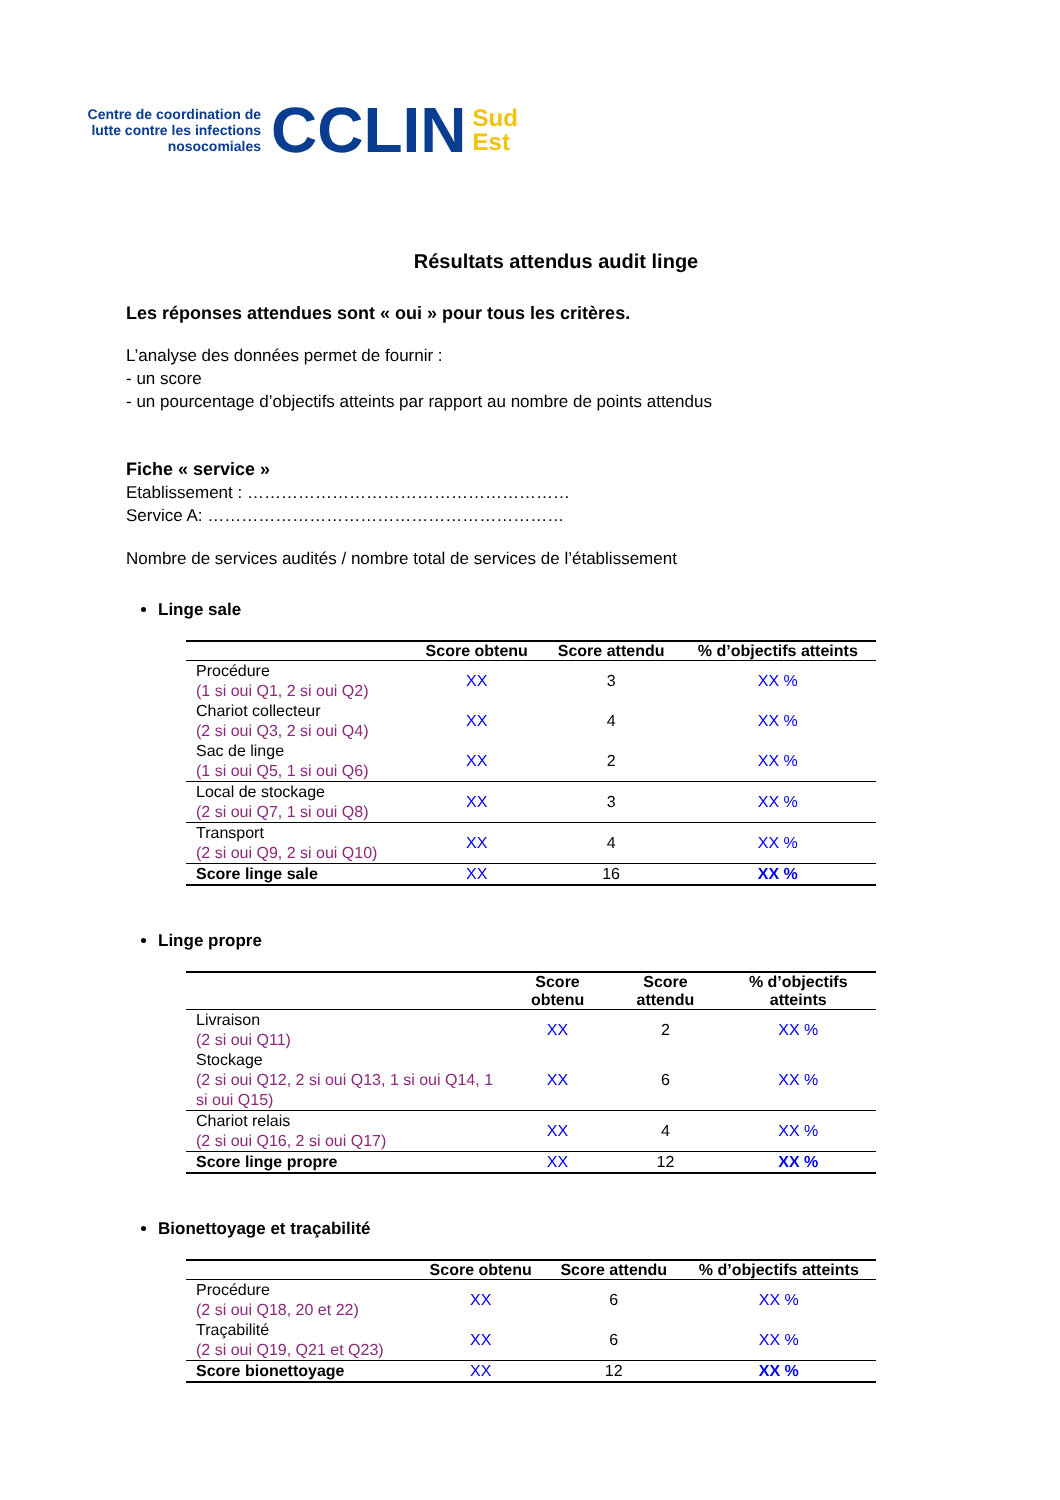Centre de coordination de lutte contre les infections nosocomiales
CCLIN
Sud
Est
Résultats attendus audit linge
Les réponses attendues sont « oui » pour tous les critères.
L’analyse des données permet de fournir :
- un score
- un pourcentage d’objectifs atteints par rapport au nombre de points attendus
Fiche « service »
Etablissement : …………………………………………………
Service A: ………………………………………………………
Nombre de services audités / nombre total de services de l’établissement
Linge sale
| | Score obtenu | Score attendu | % d’objectifs atteints |
| --- | --- | --- | --- |
| Procédure (1 si oui Q1, 2 si oui Q2) | XX | 3 | XX % |
| Chariot collecteur (2 si oui Q3, 2 si oui Q4) | XX | 4 | XX % |
| Sac de linge (1 si oui Q5, 1 si oui Q6) | XX | 2 | XX % |
| Local de stockage (2 si oui Q7, 1 si oui Q8) | XX | 3 | XX % |
| Transport (2 si oui Q9, 2 si oui Q10) | XX | 4 | XX % |
| Score linge sale | XX | 16 | XX % |
Linge propre
| | Score obtenu | Score attendu | % d’objectifs atteints |
| --- | --- | --- | --- |
| Livraison (2 si oui Q11) | XX | 2 | XX % |
| Stockage (2 si oui Q12, 2 si oui Q13, 1 si oui Q14, 1 si oui Q15) | XX | 6 | XX % |
| Chariot relais (2 si oui Q16, 2 si oui Q17) | XX | 4 | XX % |
| Score linge propre | XX | 12 | XX % |
Bionettoyage et traçabilité
| | Score obtenu | Score attendu | % d’objectifs atteints |
| --- | --- | --- | --- |
| Procédure (2 si oui Q18, 20 et 22) | XX | 6 | XX % |
| Traçabilité (2 si oui Q19, Q21 et Q23) | XX | 6 | XX % |
| Score bionettoyage | XX | 12 | XX % |